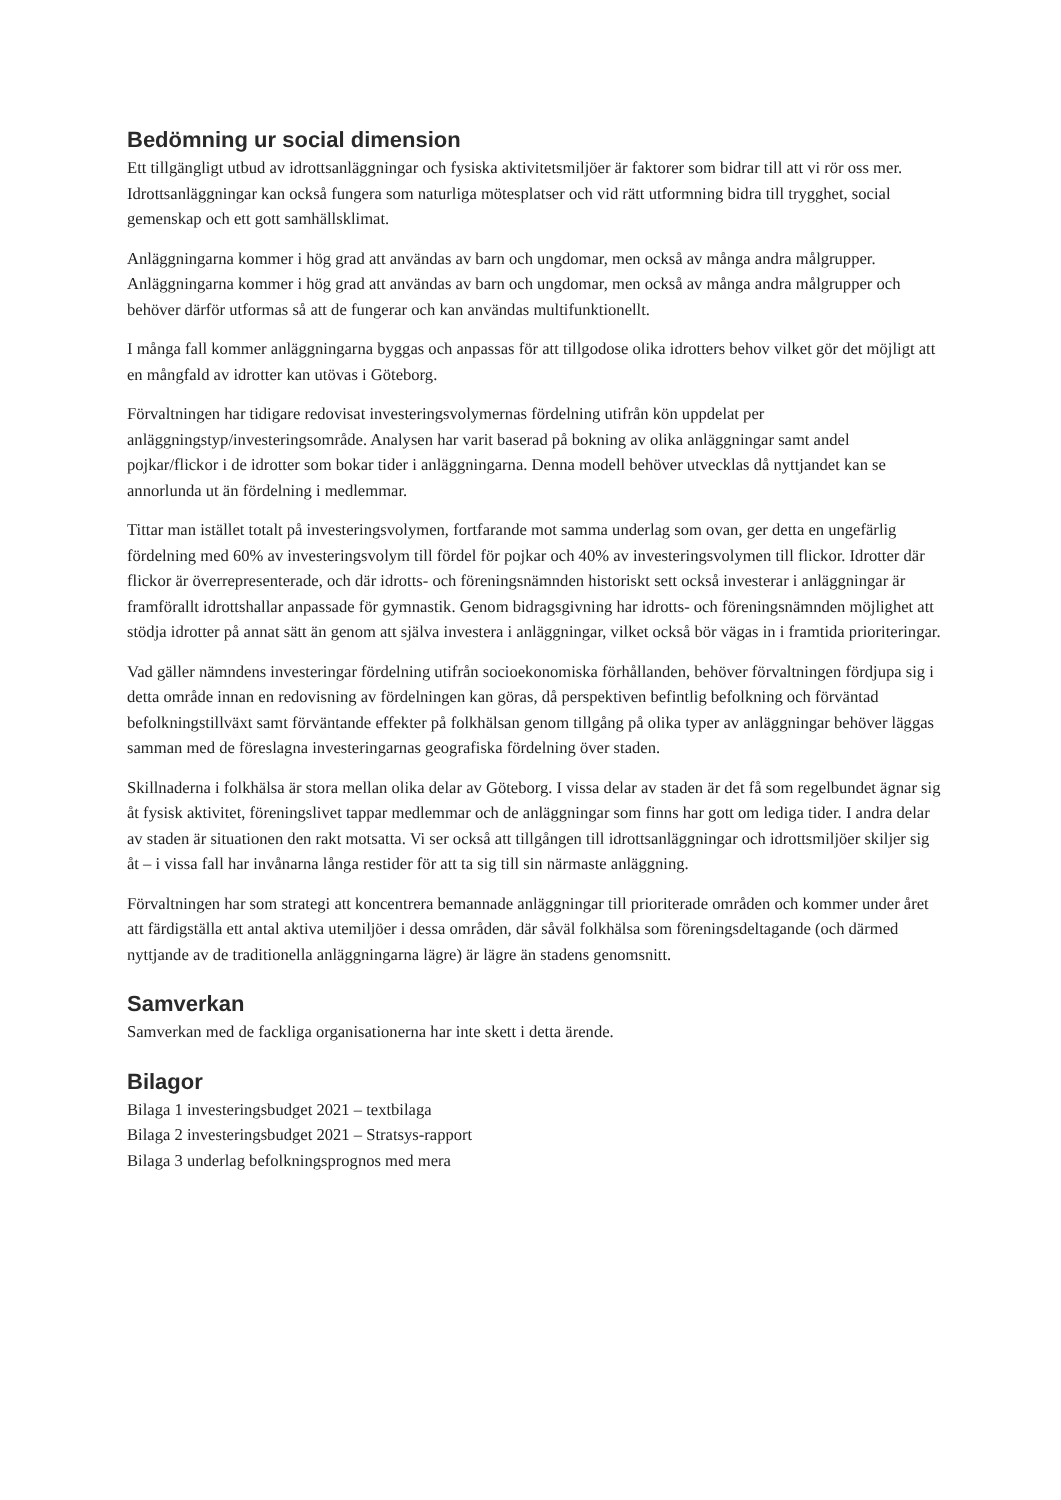Bedömning ur social dimension
Ett tillgängligt utbud av idrottsanläggningar och fysiska aktivitetsmiljöer är faktorer som bidrar till att vi rör oss mer. Idrottsanläggningar kan också fungera som naturliga mötesplatser och vid rätt utformning bidra till trygghet, social gemenskap och ett gott samhällsklimat.
Anläggningarna kommer i hög grad att användas av barn och ungdomar, men också av många andra målgrupper. Anläggningarna kommer i hög grad att användas av barn och ungdomar, men också av många andra målgrupper och behöver därför utformas så att de fungerar och kan användas multifunktionellt.
I många fall kommer anläggningarna byggas och anpassas för att tillgodose olika idrotters behov vilket gör det möjligt att en mångfald av idrotter kan utövas i Göteborg.
Förvaltningen har tidigare redovisat investeringsvolymernas fördelning utifrån kön uppdelat per anläggningstyp/investeringsområde. Analysen har varit baserad på bokning av olika anläggningar samt andel pojkar/flickor i de idrotter som bokar tider i anläggningarna. Denna modell behöver utvecklas då nyttjandet kan se annorlunda ut än fördelning i medlemmar.
Tittar man istället totalt på investeringsvolymen, fortfarande mot samma underlag som ovan, ger detta en ungefärlig fördelning med 60% av investeringsvolym till fördel för pojkar och 40% av investeringsvolymen till flickor. Idrotter där flickor är överrepresenterade, och där idrotts- och föreningsnämnden historiskt sett också investerar i anläggningar är framförallt idrottshallar anpassade för gymnastik. Genom bidragsgivning har idrotts- och föreningsnämnden möjlighet att stödja idrotter på annat sätt än genom att själva investera i anläggningar, vilket också bör vägas in i framtida prioriteringar.
Vad gäller nämndens investeringar fördelning utifrån socioekonomiska förhållanden, behöver förvaltningen fördjupa sig i detta område innan en redovisning av fördelningen kan göras, då perspektiven befintlig befolkning och förväntad befolkningstillväxt samt förväntande effekter på folkhälsan genom tillgång på olika typer av anläggningar behöver läggas samman med de föreslagna investeringarnas geografiska fördelning över staden.
Skillnaderna i folkhälsa är stora mellan olika delar av Göteborg. I vissa delar av staden är det få som regelbundet ägnar sig åt fysisk aktivitet, föreningslivet tappar medlemmar och de anläggningar som finns har gott om lediga tider. I andra delar av staden är situationen den rakt motsatta. Vi ser också att tillgången till idrottsanläggningar och idrottsmiljöer skiljer sig åt – i vissa fall har invånarna långa restider för att ta sig till sin närmaste anläggning.
Förvaltningen har som strategi att koncentrera bemannade anläggningar till prioriterade områden och kommer under året att färdigställa ett antal aktiva utemiljöer i dessa områden, där såväl folkhälsa som föreningsdeltagande (och därmed nyttjande av de traditionella anläggningarna lägre) är lägre än stadens genomsnitt.
Samverkan
Samverkan med de fackliga organisationerna har inte skett i detta ärende.
Bilagor
Bilaga 1 investeringsbudget 2021 – textbilaga
Bilaga 2 investeringsbudget 2021 – Stratsys-rapport
Bilaga 3 underlag befolkningsprognos med mera